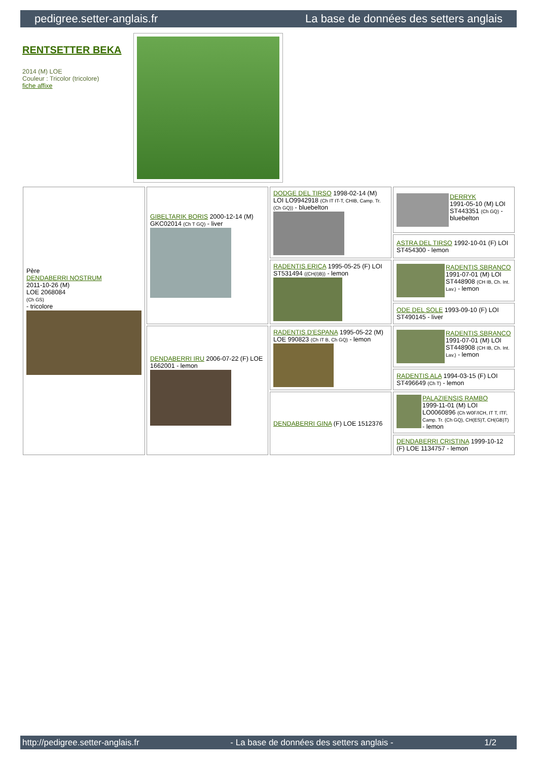pedigree.setter-anglais.fr La base de données des setters anglais
RENTSETTER BEKA
2014 (M) LOE
Couleur : Tricolor (tricolore)
fiche affixe
| Père DENDABERRI NOSTRUM 2011-10-26 (M) LOE 2068084 (Ch GS) - tricolore | GIBELTARIK BORIS 2000-12-14 (M) GKC02014 (Ch T GQ) - liver | DODGE DEL TIRSO 1998-02-14 (M) LOI LO9942918 (Ch IT IT-T, CHIB, Camp. Tr. (Ch GQ)) - bluebelton | DERRYK 1991-05-10 (M) LOI ST443351 (Ch GQ) - bluebelton |
| | | | ASTRA DEL TIRSO 1992-10-01 (F) LOI ST454300 - lemon |
| | | RADENTIS ERICA 1995-05-25 (F) LOI ST531494 ((CH(I)B)) - lemon | RADENTIS SBRANCO 1991-07-01 (M) LOI ST448908 (CH IB, Ch. Int. Lav.) - lemon |
| | | | ODE DEL SOLE 1993-09-10 (F) LOI ST490145 - liver |
| | DENDABERRI IRU 2006-07-22 (F) LOE 1662001 - lemon | RADENTIS D'ESPANA 1995-05-22 (M) LOE 990823 (Ch IT B, Ch GQ) - lemon | RADENTIS SBRANCO 1991-07-01 (M) LOI ST448908 (CH IB, Ch. Int. Lav.) - lemon |
| | | | RADENTIS ALA 1994-03-15 (F) LOI ST496649 (Ch T) - lemon |
| | | DENDABERRI GINA (F) LOE 1512376 | PALAZIENSIS RAMBO 1999-11-01 (M) LOI LO0060896 (Ch W0F/ICH, IT T, ITF, Camp. Tr. (Ch GQ), CH(ES)T, CH(GB)T) - lemon |
| | | | DENDABERRI CRISTINA 1999-10-12 (F) LOE 1134757 - lemon |
http://pedigree.setter-anglais.fr - La base de données des setters anglais - 1/2